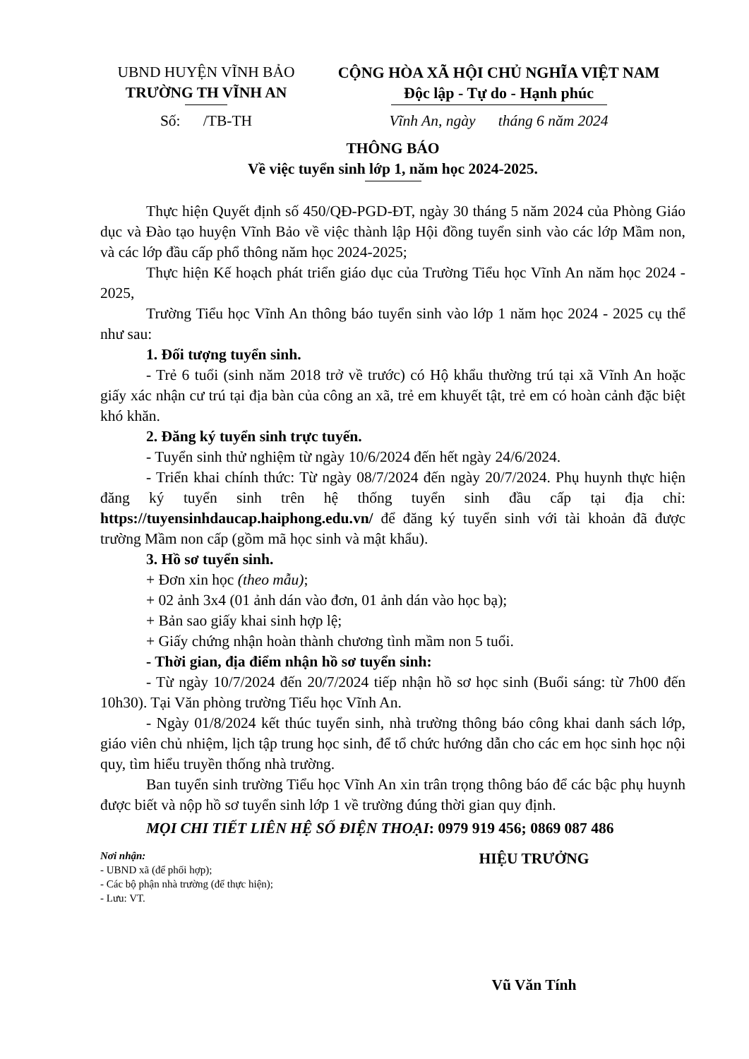UBND HUYỆN VĨNH BẢO
TRƯỜNG TH VĨNH AN
CỘNG HÒA XÃ HỘI CHỦ NGHĨA VIỆT NAM
Độc lập - Tự do - Hạnh phúc
Số: /TB-TH Vĩnh An, ngày tháng 6 năm 2024
THÔNG BÁO
Về việc tuyển sinh lớp 1, năm học 2024-2025.
Thực hiện Quyết định số 450/QĐ-PGD-ĐT, ngày 30 tháng 5 năm 2024 của Phòng Giáo dục và Đào tạo huyện Vĩnh Bảo về việc thành lập Hội đồng tuyển sinh vào các lớp Mầm non, và các lớp đầu cấp phổ thông năm học 2024-2025;
Thực hiện Kế hoạch phát triển giáo dục của Trường Tiểu học Vĩnh An năm học 2024 - 2025,
Trường Tiểu học Vĩnh An thông báo tuyển sinh vào lớp 1 năm học 2024 - 2025 cụ thể như sau:
1. Đối tượng tuyển sinh.
- Trẻ 6 tuổi (sinh năm 2018 trở về trước) có Hộ khẩu thường trú tại xã Vĩnh An hoặc giấy xác nhận cư trú tại địa bàn của công an xã, trẻ em khuyết tật, trẻ em có hoàn cảnh đặc biệt khó khăn.
2. Đăng ký tuyển sinh trực tuyến.
- Tuyển sinh thử nghiệm từ ngày 10/6/2024 đến hết ngày 24/6/2024.
- Triển khai chính thức: Từ ngày 08/7/2024 đến ngày 20/7/2024. Phụ huynh thực hiện đăng ký tuyển sinh trên hệ thống tuyển sinh đầu cấp tại địa chỉ: https://tuyensinhdaucap.haiphong.edu.vn/ để đăng ký tuyển sinh với tài khoản đã được trường Mầm non cấp (gồm mã học sinh và mật khẩu).
3. Hồ sơ tuyển sinh.
+ Đơn xin học (theo mẫu);
+ 02 ảnh 3x4 (01 ảnh dán vào đơn, 01 ảnh dán vào học bạ);
+ Bản sao giấy khai sinh hợp lệ;
+ Giấy chứng nhận hoàn thành chương tình mầm non 5 tuổi.
- Thời gian, địa điểm nhận hồ sơ tuyển sinh:
- Từ ngày 10/7/2024 đến 20/7/2024 tiếp nhận hồ sơ học sinh (Buổi sáng: từ 7h00 đến 10h30). Tại Văn phòng trường Tiểu học Vĩnh An.
- Ngày 01/8/2024 kết thúc tuyển sinh, nhà trường thông báo công khai danh sách lớp, giáo viên chủ nhiệm, lịch tập trung học sinh, để tổ chức hướng dẫn cho các em học sinh học nội quy, tìm hiểu truyền thống nhà trường.
Ban tuyển sinh trường Tiểu học Vĩnh An xin trân trọng thông báo để các bậc phụ huynh được biết và nộp hồ sơ tuyển sinh lớp 1 về trường đúng thời gian quy định.
MỌI CHI TIẾT LIÊN HỆ SỐ ĐIỆN THOẠI: 0979 919 456; 0869 087 486
Nơi nhận:
- UBND xã (để phối hợp);
- Các bộ phận nhà trường (để thực hiện);
- Lưu: VT.
HIỆU TRƯỞNG
Vũ Văn Tính